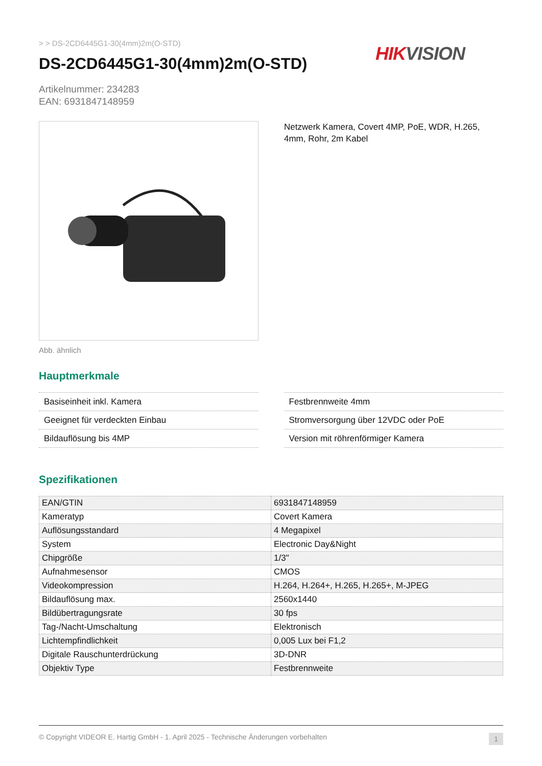> > DS-2CD6445G1-30(4mm)2m(O-STD)
DS-2CD6445G1-30(4mm)2m(O-STD)
HIK VISION
Artikelnummer: 234283
EAN: 6931847148959
Abb. ähnlich
Netzwerk Kamera, Covert 4MP, PoE, WDR, H.265, 4mm, Rohr, 2m Kabel
Hauptmerkmale
Basiseinheit inkl. Kamera
Geeignet für verdeckten Einbau
Bildauflösung bis 4MP
Festbrennweite 4mm
Stromversorgung über 12VDC oder PoE
Version mit röhrenförmiger Kamera
Spezifikationen
| EAN/GTIN | 6931847148959 |
| Kameratyp | Covert Kamera |
| Auflösungsstandard | 4 Megapixel |
| System | Electronic Day&Night |
| Chipgröße | 1/3" |
| Aufnahmesensor | CMOS |
| Videokompression | H.264, H.264+, H.265, H.265+, M-JPEG |
| Bildauflösung max. | 2560x1440 |
| Bildübertragungsrate | 30 fps |
| Tag-/Nacht-Umschaltung | Elektronisch |
| Lichtempfindlichkeit | 0,005 Lux bei F1,2 |
| Digitale Rauschunterdrückung | 3D-DNR |
| Objektiv Type | Festbrennweite |
© Copyright VIDEOR E. Hartig GmbH - 1. April 2025 - Technische Änderungen vorbehalten 1